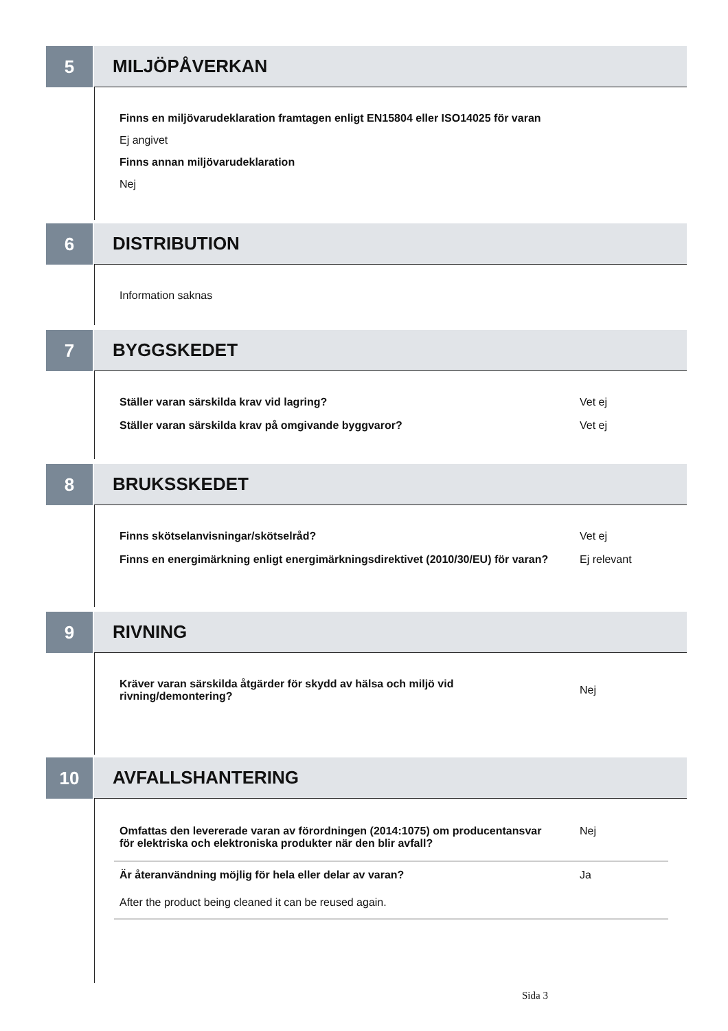5 MILJÖPÅVERKAN
Finns en miljövarudeklaration framtagen enligt EN15804 eller ISO14025 för varan
Ej angivet
Finns annan miljövarudeklaration
Nej
6 DISTRIBUTION
Information saknas
7 BYGGSKEDET
Ställer varan särskilda krav vid lagring? Vet ej
Ställer varan särskilda krav på omgivande byggvaror? Vet ej
8 BRUKSSKEDET
Finns skötselanvisningar/skötselråd? Vet ej
Finns en energimärkning enligt energimärkningsdirektivet (2010/30/EU) för varan?
Ej relevant
9 RIVNING
Kräver varan särskilda åtgärder för skydd av hälsa och miljö vid rivning/demontering?
Nej
10 AVFALLSHANTERING
Omfattas den levererade varan av förordningen (2014:1075) om producentansvar för elektriska och elektroniska produkter när den blir avfall?
Nej
Är återanvändning möjlig för hela eller delar av varan? Ja
After the product being cleaned it can be reused again.
Sida 3